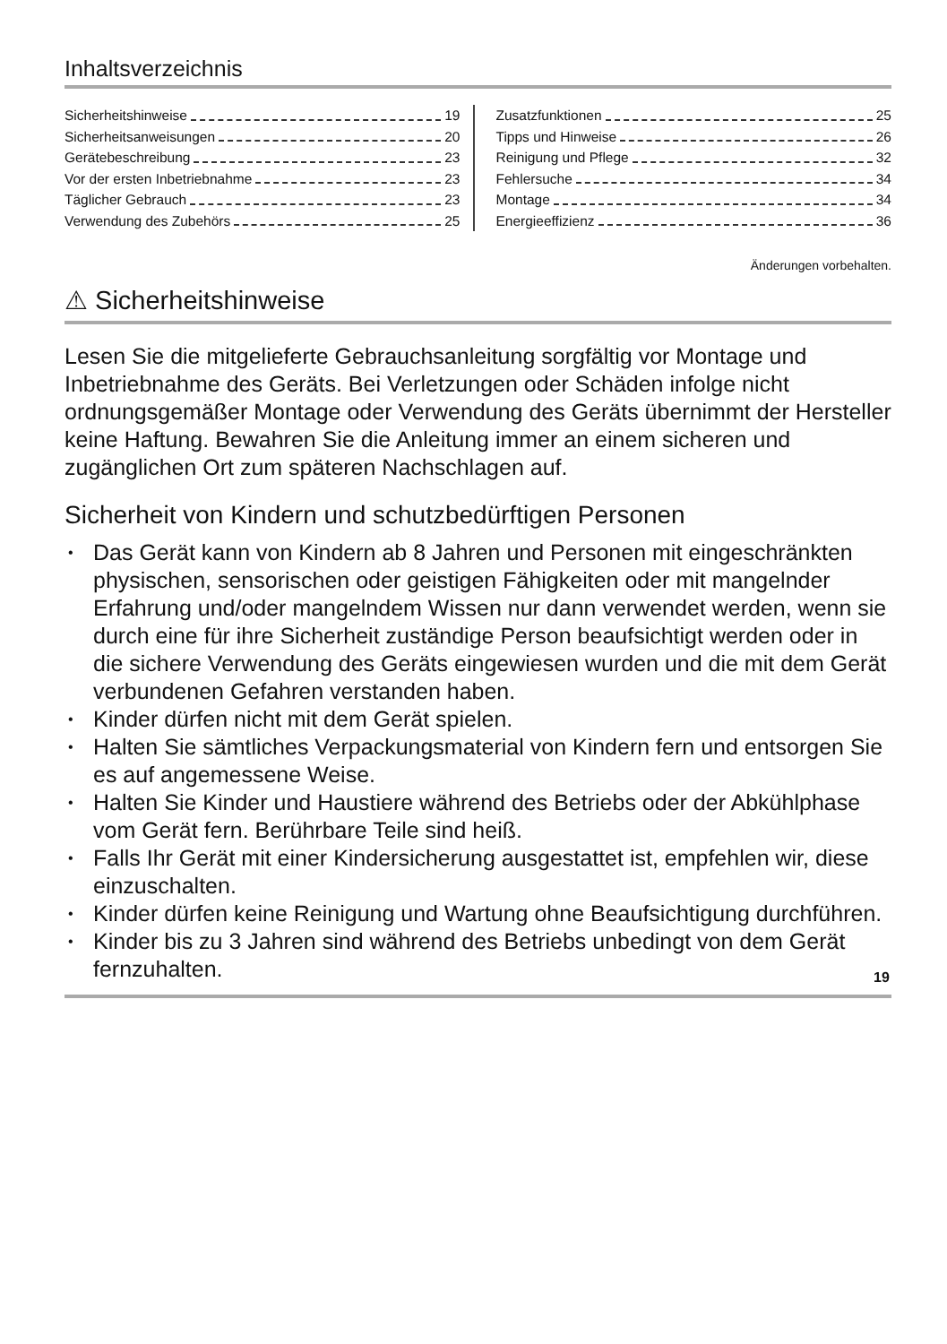Inhaltsverzeichnis
Sicherheitshinweise 19
Sicherheitsanweisungen 20
Gerätebeschreibung 23
Vor der ersten Inbetriebnahme 23
Täglicher Gebrauch 23
Verwendung des Zubehörs 25
Zusatzfunktionen 25
Tipps und Hinweise 26
Reinigung und Pflege 32
Fehlersuche 34
Montage 34
Energieeffizienz 36
Änderungen vorbehalten.
⚠ Sicherheitshinweise
Lesen Sie die mitgelieferte Gebrauchsanleitung sorgfältig vor Montage und Inbetriebnahme des Geräts. Bei Verletzungen oder Schäden infolge nicht ordnungsgemäßer Montage oder Verwendung des Geräts übernimmt der Hersteller keine Haftung. Bewahren Sie die Anleitung immer an einem sicheren und zugänglichen Ort zum späteren Nachschlagen auf.
Sicherheit von Kindern und schutzbedürftigen Personen
• Das Gerät kann von Kindern ab 8 Jahren und Personen mit eingeschränkten physischen, sensorischen oder geistigen Fähigkeiten oder mit mangelnder Erfahrung und/oder mangelndem Wissen nur dann verwendet werden, wenn sie durch eine für ihre Sicherheit zuständige Person beaufsichtigt werden oder in die sichere Verwendung des Geräts eingewiesen wurden und die mit dem Gerät verbundenen Gefahren verstanden haben.
• Kinder dürfen nicht mit dem Gerät spielen.
• Halten Sie sämtliches Verpackungsmaterial von Kindern fern und entsorgen Sie es auf angemessene Weise.
• Halten Sie Kinder und Haustiere während des Betriebs oder der Abkühlphase vom Gerät fern. Berührbare Teile sind heiß.
• Falls Ihr Gerät mit einer Kindersicherung ausgestattet ist, empfehlen wir, diese einzuschalten.
• Kinder dürfen keine Reinigung und Wartung ohne Beaufsichtigung durchführen.
• Kinder bis zu 3 Jahren sind während des Betriebs unbedingt von dem Gerät fernzuhalten.
19